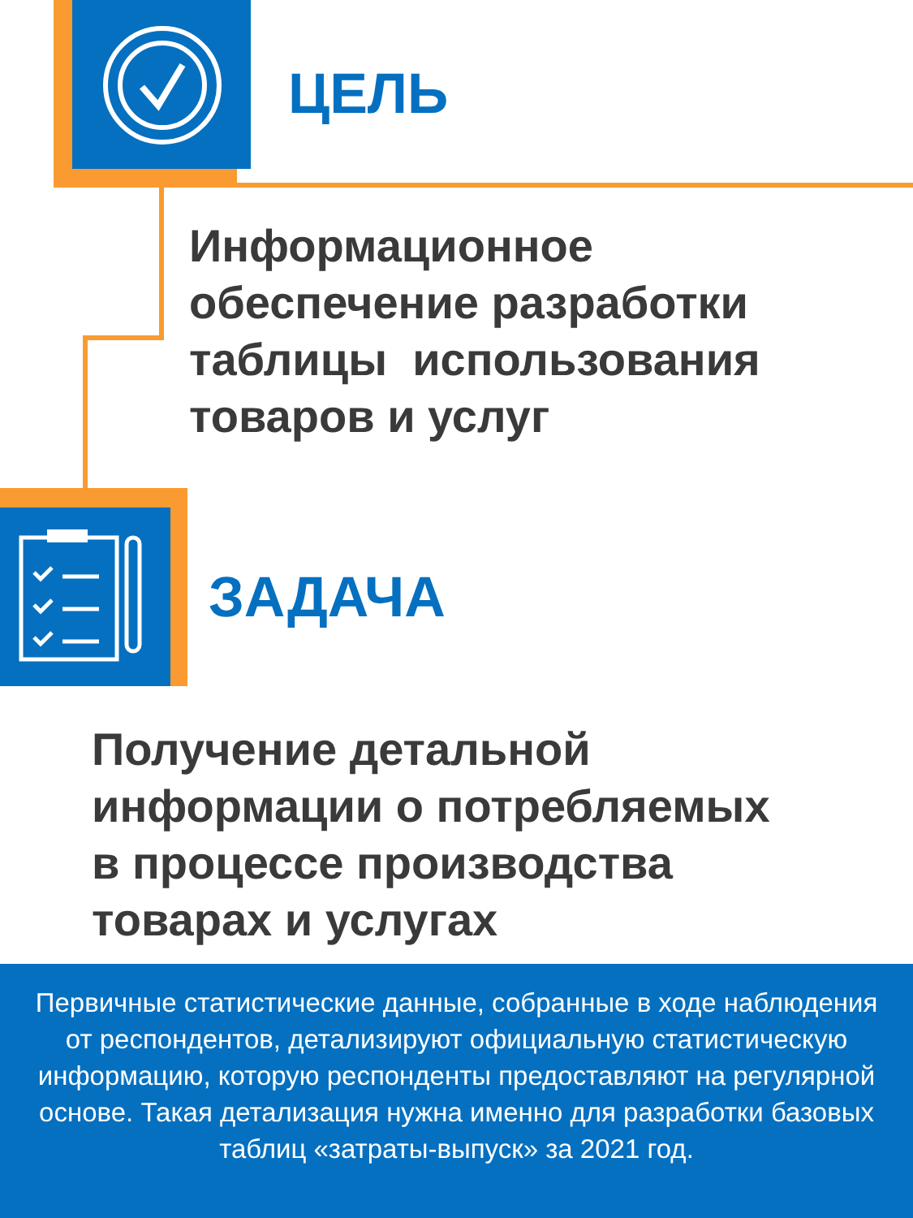ЦЕЛЬ
Информационное
обеспечение разработки
таблицы использования
товаров и услуг
ЗАДАЧА
Получение детальной
информации о потребляемых
в процессе производства
товарах и услугах
Первичные статистические данные, собранные в ходе наблюдения от респондентов, детализируют официальную статистическую информацию, которую респонденты предоставляют на регулярной основе. Такая детализация нужна именно для разработки базовых таблиц «затраты-выпуск» за 2021 год.